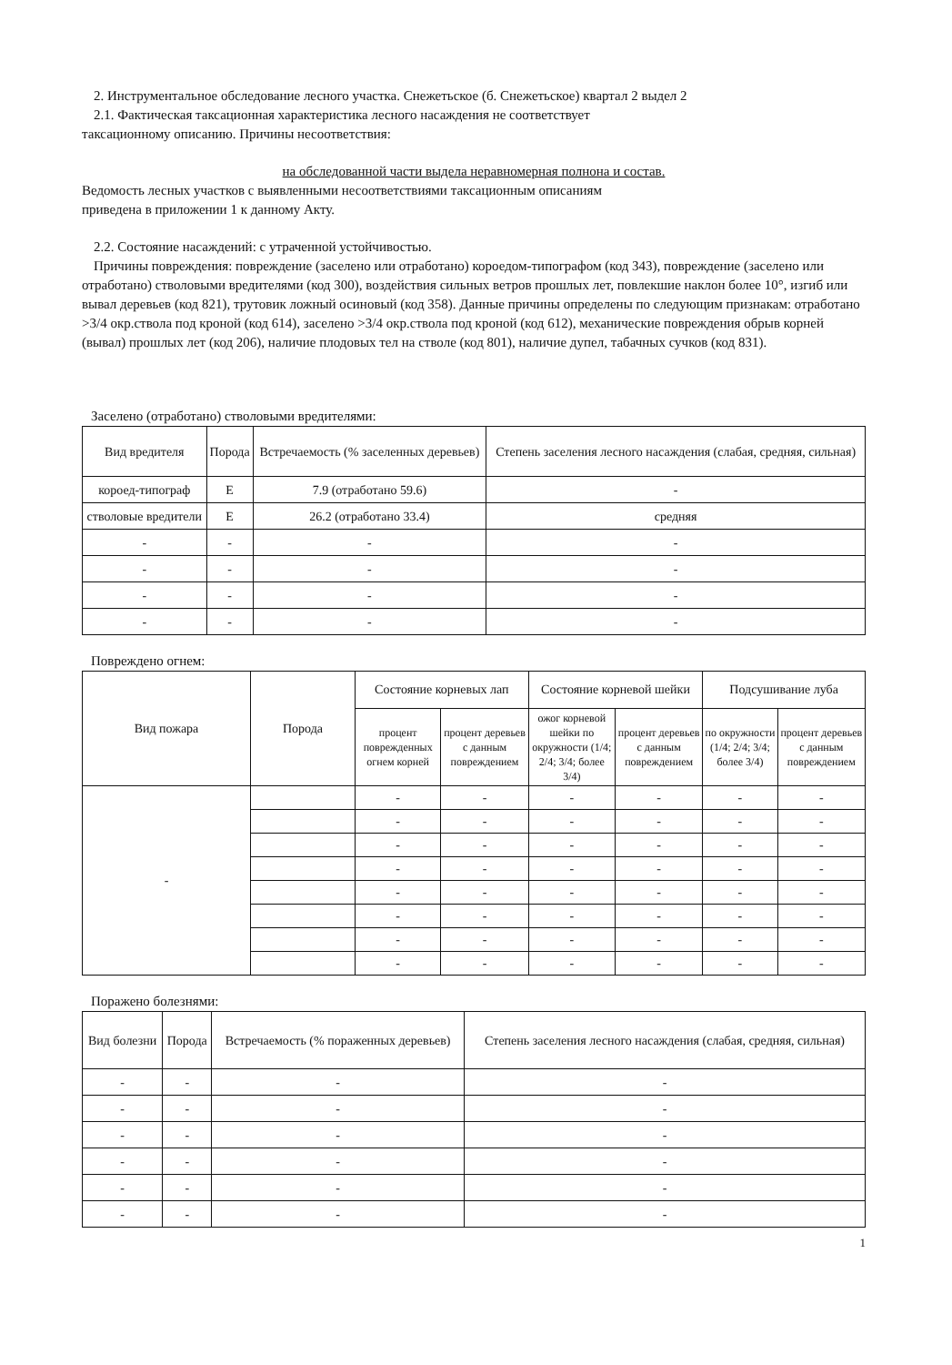2. Инструментальное обследование лесного участка. Снежетьское (б. Снежетьское) квартал 2 выдел 2
2.1. Фактическая таксационная характеристика лесного насаждения не соответствует
таксационному описанию. Причины несоответствия:
на обследованной части выдела неравномерная полнона и состав.
Ведомость лесных участков с выявленными несоответствиями таксационным описаниям
приведена в приложении 1 к данному Акту.
2.2. Состояние насаждений: с утраченной устойчивостью.
Причины повреждения: повреждение (заселено или отработано) короедом-типографом (код 343), повреждение (заселено или отработано) стволовыми вредителями (код 300), воздействия сильных ветров прошлых лет, повлекшие наклон более 10°, изгиб или вывал деревьев (код 821), трутовик ложный осиновый (код 358). Данные причины определены по следующим признакам: отработано >3/4 окр.ствола под кроной (код 614), заселено >3/4 окр.ствола под кроной (код 612), механические повреждения обрыв корней (вывал) прошлых лет (код 206), наличие плодовых тел на стволе (код 801), наличие дупел, табачных сучков (код 831).
Заселено (отработано) стволовыми вредителями:
| Вид вредителя | Порода | Встречаемость (% заселенных деревьев) | Степень заселения лесного насаждения (слабая, средняя, сильная) |
| --- | --- | --- | --- |
| короед-типограф | Е | 7.9 (отработано 59.6) | - |
| стволовые вредители | Е | 26.2 (отработано 33.4) | средняя |
| - | - | - | - |
| - | - | - | - |
| - | - | - | - |
| - | - | - | - |
Повреждено огнем:
| Вид пожара | Порода | Состояние корневых лап | | Состояние корневой шейки | | Подсушивание луба | |
| --- | --- | --- | --- | --- | --- | --- | --- |
| | | процент поврежденных огнем корней | процент деревьев с данным повреждением | ожог корневой шейки по окружности (1/4; 2/4; 3/4; более 3/4) | процент деревьев с данным повреждением | по окружности (1/4; 2/4; 3/4; более 3/4) | процент деревьев с данным повреждением |
| - | | - | - | - | - | - | - |
| | | - | - | - | - | - | - |
| | | - | - | - | - | - | - |
| | | - | - | - | - | - | - |
| | | - | - | - | - | - | - |
| | | - | - | - | - | - | - |
| | | - | - | - | - | - | - |
| | | - | - | - | - | - | - |
Поражено болезнями:
| Вид болезни | Порода | Встречаемость (% пораженных деревьев) | Степень заселения лесного насаждения (слабая, средняя, сильная) |
| --- | --- | --- | --- |
| - | - | - | - |
| - | - | - | - |
| - | - | - | - |
| - | - | - | - |
| - | - | - | - |
| - | - | - | - |
1